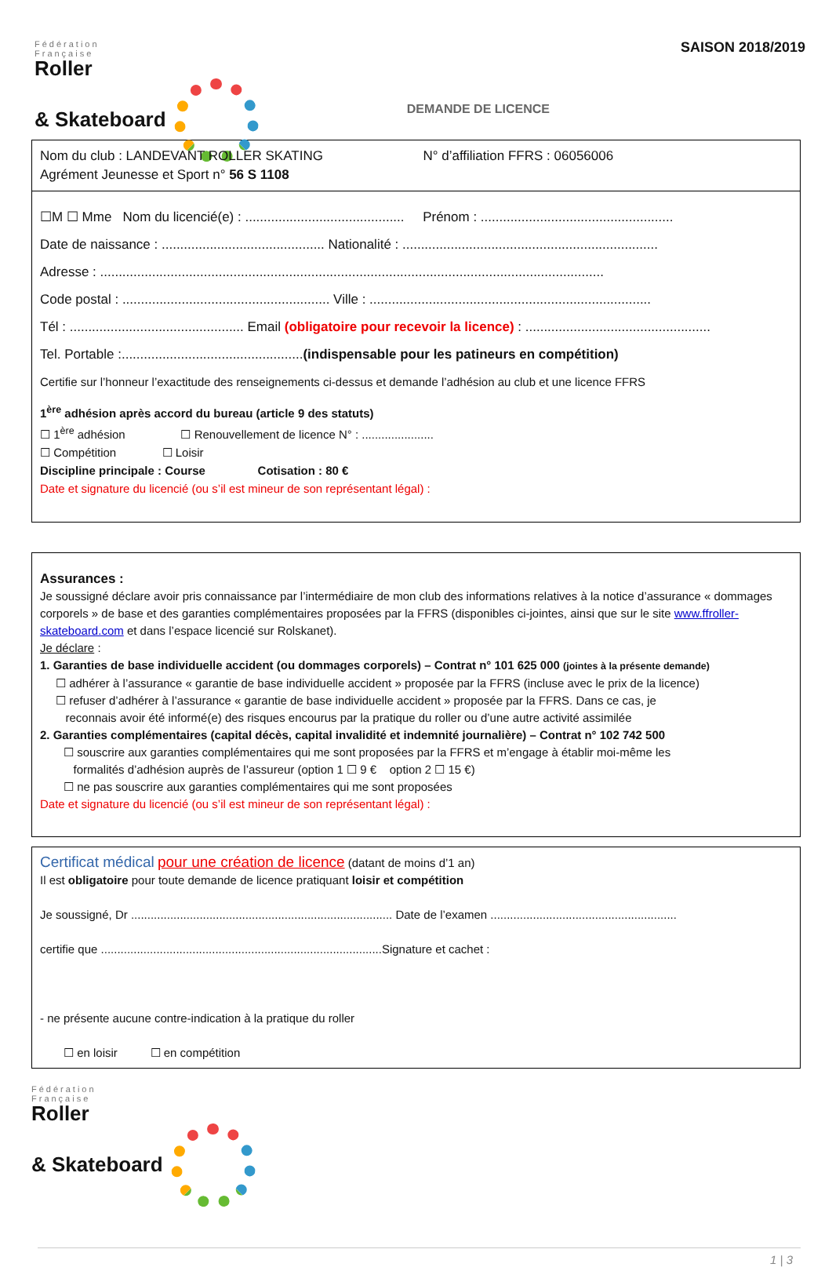Fédération
Française
Roller
& Skateboard
SAISON 2018/2019
DEMANDE DE LICENCE
Nom du club : LANDEVANT ROLLER SKATING N° d’affiliation FFRS : 06056006
Agrément Jeunesse et Sport n° 56 S 1108
☐M ☐ Mme Nom du licencié(e) : ........................................... Prénom : ....................................................
Date de naissance : ............................................ Nationalité : .....................................................................
Adresse : ........................................................................................................................................
Code postal : ........................................................ Ville : ............................................................................
Tél : ............................................... Email (obligatoire pour recevoir la licence) : ..................................................
Tel. Portable :.................................................(indispensable pour les patineurs en compétition)
Certifie sur l’honneur l’exactitude des renseignements ci-dessus et demande l’adhésion au club et une licence FFRS
1<sup>ère</sup> adhésion après accord du bureau (article 9 des statuts)
☐ 1<sup>ère</sup> adhésion ☐ Renouvellement de licence N° : ......................
☐ Compétition ☐ Loisir
Discipline principale : Course Cotisation : 80 €
Date et signature du licencié (ou s’il est mineur de son représentant légal) :
Assurances :
Je soussigné déclare avoir pris connaissance par l’intermédiaire de mon club des informations relatives à la notice d’assurance « dommages corporels » de base et des garanties complémentaires proposées par la FFRS (disponibles ci-jointes, ainsi que sur le site www.ffroller-skateboard.com et dans l’espace licencié sur Rolskanet).
Je déclare :
1. Garanties de base individuelle accident (ou dommages corporels) – Contrat n° 101 625 000 (jointes à la présente demande)
☐ adhérer à l’assurance « garantie de base individuelle accident » proposée par la FFRS (incluse avec le prix de la licence)
☐ refuser d’adhérer à l’assurance « garantie de base individuelle accident » proposée par la FFRS. Dans ce cas, je
reconnais avoir été informé(e) des risques encourus par la pratique du roller ou d’une autre activité assimilée
2. Garanties complémentaires (capital décès, capital invalidité et indemnité journalière) – Contrat n° 102 742 500
☐ souscrire aux garanties complémentaires qui me sont proposées par la FFRS et m’engage à établir moi-même les
formalités d’adhésion auprès de l’assureur (option 1 ☐ 9 € option 2 ☐ 15 €)
☐ ne pas souscrire aux garanties complémentaires qui me sont proposées
Date et signature du licencié (ou s’il est mineur de son représentant légal) :
Certificat médical pour une création de licence (datant de moins d’1 an)
Il est obligatoire pour toute demande de licence pratiquant loisir et compétition
Je soussigné, Dr ................................................................................ Date de l’examen .........................................................
certifie que ......................................................................................Signature et cachet :
- ne présente aucune contre-indication à la pratique du roller
☐ en loisir ☐ en compétition
Fédération
Française
Roller
& Skateboard
1 | 3